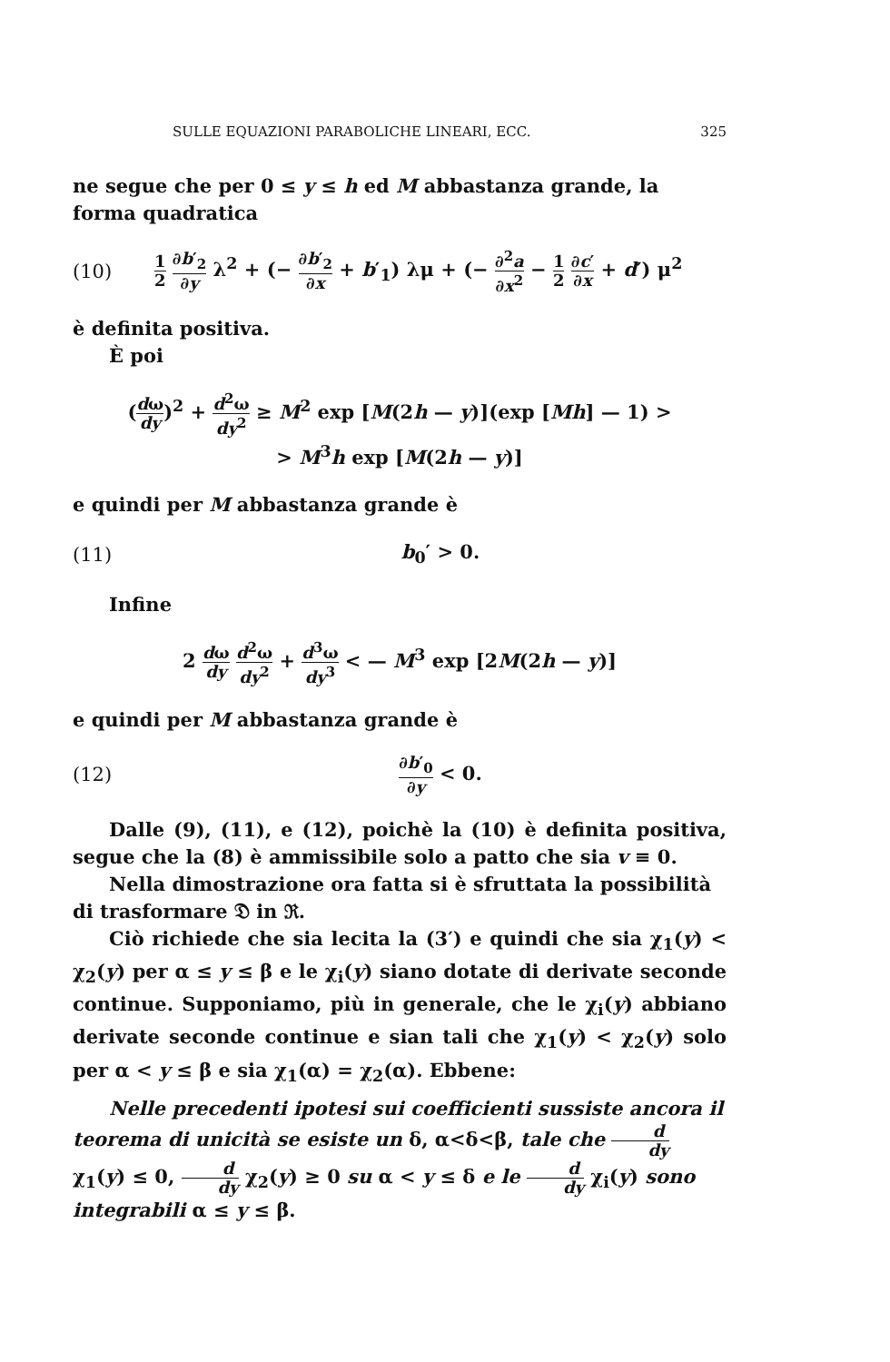SULLE EQUAZIONI PARABOLICHE LINEARI, ECC. 325
ne segue che per 0 ≤ y ≤ h ed M abbastanza grande, la forma quadratica
(10) 1 2 ∂b′<sub>2</sub> ∂y λ<sup>2</sup> + (− ∂b′<sub>2</sub> ∂x + b′<sub>1</sub>) λμ + (− ∂<sup>2</sup>a ∂x<sup>2</sup> − 1 2 ∂c′ ∂x + d′) μ<sup>2</sup>
è definita positiva.
È poi
(dω dy)<sup>2</sup> + d<sup>2</sup>ω dy<sup>2</sup> ≥ M<sup>2</sup> exp [M(2h — y)](exp [Mh] — 1) >
> M<sup>3</sup>h exp [M(2h — y)]
e quindi per M abbastanza grande è
(11) b<sub>0</sub>′ > 0.
Infine
2 dω dy d<sup>2</sup>ω dy<sup>2</sup> + d<sup>3</sup>ω dy<sup>3</sup> < — M<sup>3</sup> exp [2M(2h — y)]
e quindi per M abbastanza grande è
(12) ∂b′<sub>0</sub> ∂y < 0.
Dalle (9), (11), e (12), poichè la (10) è definita positiva, segue che la (8) è ammissibile solo a patto che sia v ≡ 0.
Nella dimostrazione ora fatta si è sfruttata la possibilità di trasformare 𝔇 in ℜ.
Ciò richiede che sia lecita la (3′) e quindi che sia χ<sub>1</sub>(y) < χ<sub>2</sub>(y) per α ≤ y ≤ β e le χ<sub>i</sub>(y) siano dotate di derivate seconde continue. Supponiamo, più in generale, che le χ<sub>i</sub>(y) abbiano derivate seconde continue e sian tali che χ<sub>1</sub>(y) < χ<sub>2</sub>(y) solo per α < y ≤ β e sia χ<sub>1</sub>(α) = χ<sub>2</sub>(α). Ebbene:
Nelle precedenti ipotesi sui coefficienti sussiste ancora il teorema di unicità se esiste un δ, α<δ<β, tale che d dy χ<sub>1</sub>(y) ≤ 0, d dy χ<sub>2</sub>(y) ≥ 0 su α < y ≤ δ e le d dy χ<sub>i</sub>(y) sono integrabili α ≤ y ≤ β.